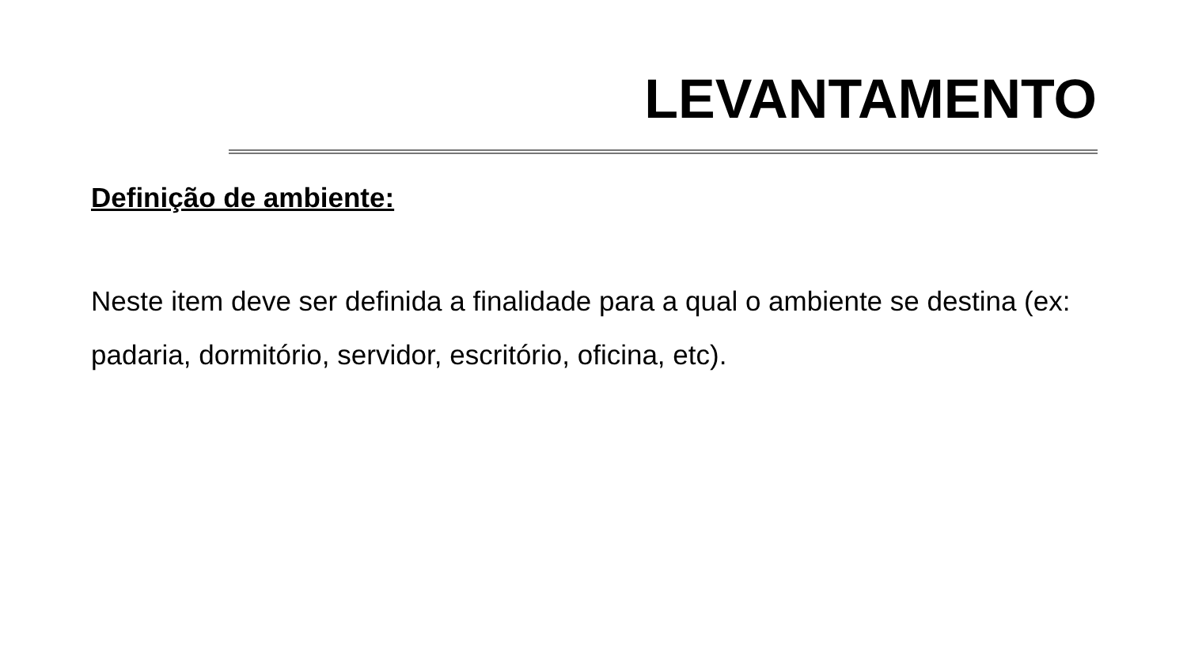LEVANTAMENTO
Definição de ambiente:
Neste item deve ser definida a finalidade para a qual o ambiente se destina (ex: padaria, dormitório, servidor, escritório, oficina, etc).